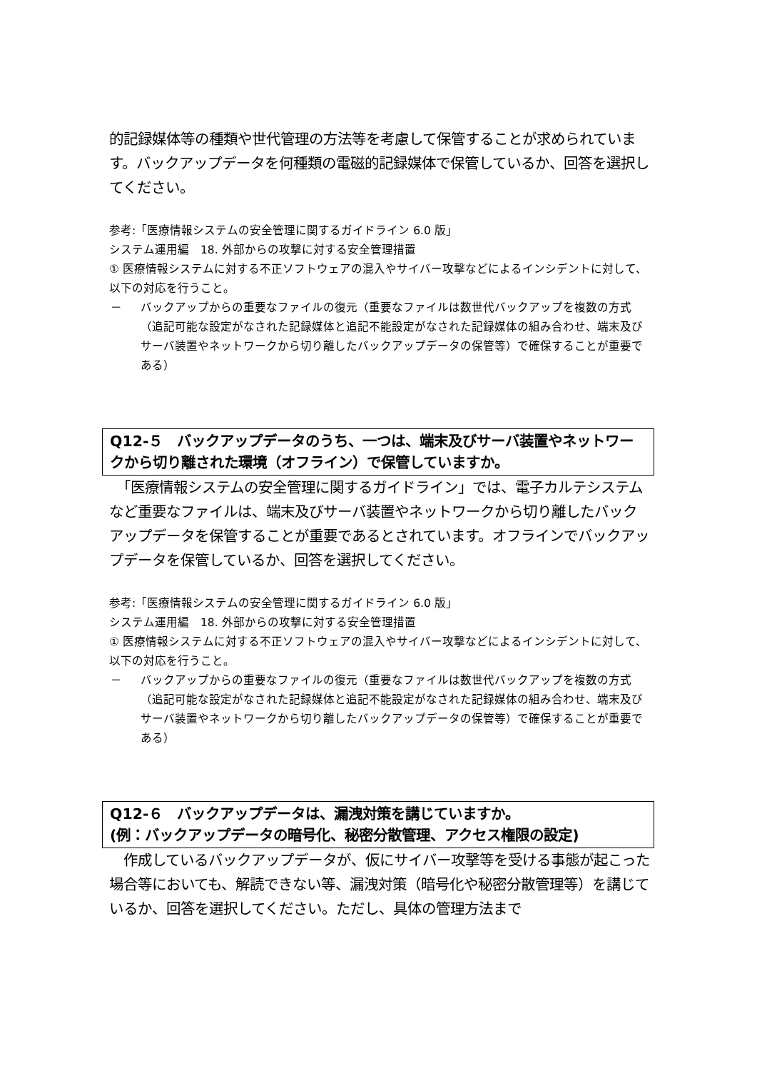的記録媒体等の種類や世代管理の方法等を考慮して保管することが求められています。バックアップデータを何種類の電磁的記録媒体で保管しているか、回答を選択してください。
参考:「医療情報システムの安全管理に関するガイドライン 6.0 版」
システム運用編　18. 外部からの攻撃に対する安全管理措置
① 医療情報システムに対する不正ソフトウェアの混入やサイバー攻撃などによるインシデントに対して、以下の対応を行うこと。
－ バックアップからの重要なファイルの復元（重要なファイルは数世代バックアップを複数の方式（追記可能な設定がなされた記録媒体と追記不能設定がなされた記録媒体の組み合わせ、端末及びサーバ装置やネットワークから切り離したバックアップデータの保管等）で確保することが重要である）
Q12-５　バックアップデータのうち、一つは、端末及びサーバ装置やネットワークから切り離された環境（オフライン）で保管していますか。
　「医療情報システムの安全管理に関するガイドライン」では、電子カルテシステムなど重要なファイルは、端末及びサーバ装置やネットワークから切り離したバックアップデータを保管することが重要であるとされています。オフラインでバックアップデータを保管しているか、回答を選択してください。
参考:「医療情報システムの安全管理に関するガイドライン 6.0 版」
システム運用編　18. 外部からの攻撃に対する安全管理措置
① 医療情報システムに対する不正ソフトウェアの混入やサイバー攻撃などによるインシデントに対して、以下の対応を行うこと。
－ バックアップからの重要なファイルの復元（重要なファイルは数世代バックアップを複数の方式（追記可能な設定がなされた記録媒体と追記不能設定がなされた記録媒体の組み合わせ、端末及びサーバ装置やネットワークから切り離したバックアップデータの保管等）で確保することが重要である）
Q12-６　バックアップデータは、漏洩対策を講じていますか。
(例：バックアップデータの暗号化、秘密分散管理、アクセス権限の設定)
　作成しているバックアップデータが、仮にサイバー攻撃等を受ける事態が起こった場合等においても、解読できない等、漏洩対策（暗号化や秘密分散管理等）を講じているか、回答を選択してください。ただし、具体の管理方法まで